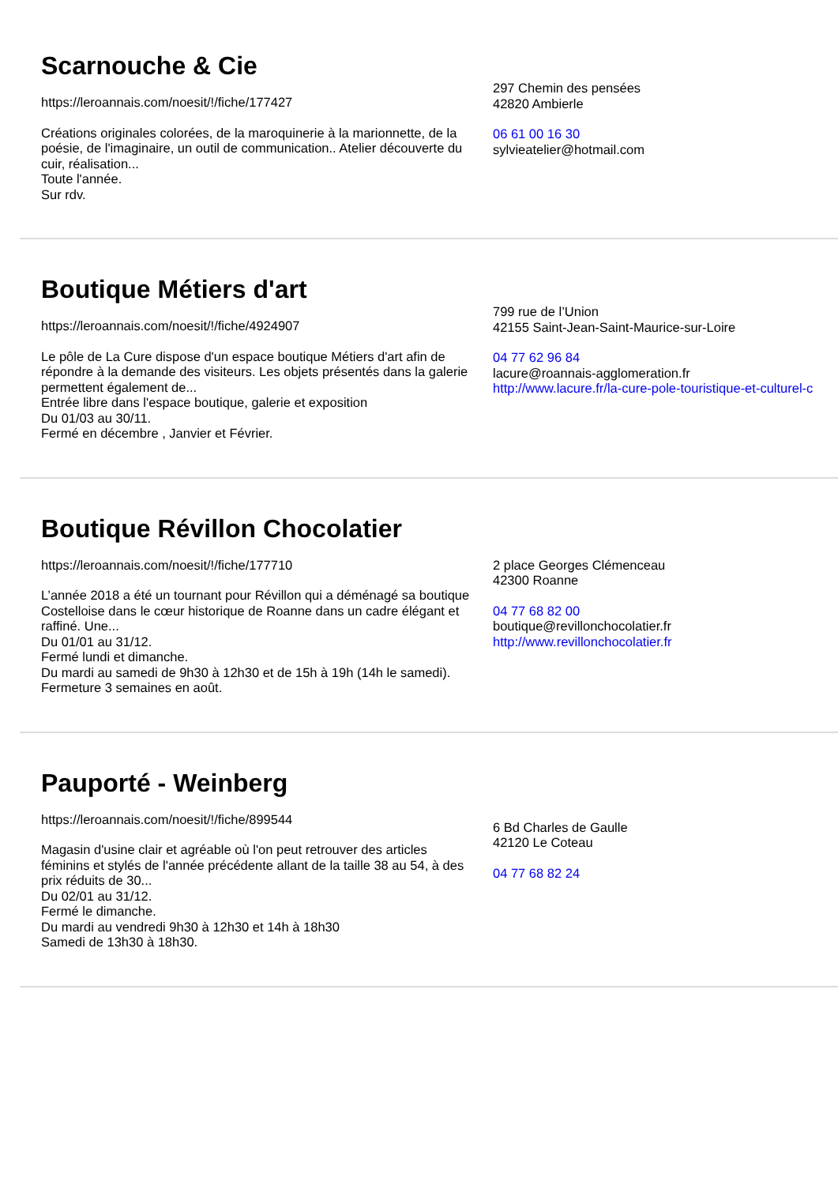Scarnouche & Cie
https://leroannais.com/noesit/!/fiche/177427
Créations originales colorées, de la maroquinerie à la marionnette, de la poésie, de l'imaginaire, un outil de communication.. Atelier découverte du cuir, réalisation...
Toute l'année.
Sur rdv.
297 Chemin des pensées
42820 Ambierle
06 61 00 16 30
sylvieatelier@hotmail.com
Boutique Métiers d'art
https://leroannais.com/noesit/!/fiche/4924907
Le pôle de La Cure dispose d'un espace boutique Métiers d'art afin de répondre à la demande des visiteurs. Les objets présentés dans la galerie permettent également de...
Entrée libre dans l'espace boutique, galerie et exposition
Du 01/03 au 30/11.
Fermé en décembre , Janvier et Février.
799 rue de l’Union
42155 Saint-Jean-Saint-Maurice-sur-Loire
04 77 62 96 84
lacure@roannais-agglomeration.fr
http://www.lacure.fr/la-cure-pole-touristique-et-culturel-c
Boutique Révillon Chocolatier
https://leroannais.com/noesit/!/fiche/177710
L’année 2018 a été un tournant pour Révillon qui a déménagé sa boutique Costelloise dans le cœur historique de Roanne dans un cadre élégant et raffiné. Une...
Du 01/01 au 31/12.
Fermé lundi et dimanche.
Du mardi au samedi de 9h30 à 12h30 et de 15h à 19h (14h le samedi).
Fermeture 3 semaines en août.
2 place Georges Clémenceau
42300 Roanne
04 77 68 82 00
boutique@revillonchocolatier.fr
http://www.revillonchocolatier.fr
Pauporté - Weinberg
https://leroannais.com/noesit/!/fiche/899544
Magasin d'usine clair et agréable où l'on peut retrouver des articles féminins et stylés de l'année précédente allant de la taille 38 au 54, à des prix réduits de 30...
Du 02/01 au 31/12.
Fermé le dimanche.
Du mardi au vendredi 9h30 à 12h30 et 14h à 18h30
Samedi de 13h30 à 18h30.
6 Bd Charles de Gaulle
42120 Le Coteau
04 77 68 82 24